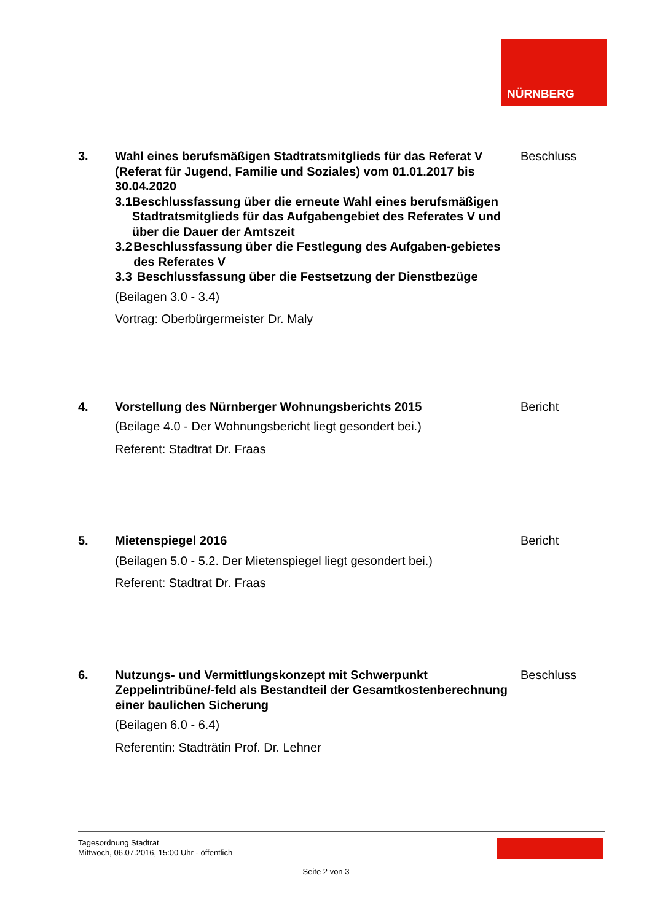NÜRNBERG
3. Wahl eines berufsmäßigen Stadtratsmitglieds für das Referat V (Referat für Jugend, Familie und Soziales) vom 01.01.2017 bis 30.04.2020
3.1 Beschlussfassung über die erneute Wahl eines berufsmäßigen Stadtratsmitglieds für das Aufgabengebiet des Referates V und über die Dauer der Amtszeit
3.2 Beschlussfassung über die Festlegung des Aufgaben-gebietes des Referates V
3.3 Beschlussfassung über die Festsetzung der Dienstbezüge
(Beilagen 3.0 - 3.4)
Vortrag: Oberbürgermeister Dr. Maly
Beschluss
4. Vorstellung des Nürnberger Wohnungsberichts 2015
(Beilage 4.0 - Der Wohnungsbericht liegt gesondert bei.)
Referent: Stadtrat Dr. Fraas
Bericht
5. Mietenspiegel 2016
(Beilagen 5.0 - 5.2. Der Mietenspiegel liegt gesondert bei.)
Referent: Stadtrat Dr. Fraas
Bericht
6. Nutzungs- und Vermittlungskonzept mit Schwerpunkt Zeppelintribüne/-feld als Bestandteil der Gesamtkostenberechnung einer baulichen Sicherung
(Beilagen 6.0 - 6.4)
Referentin: Stadträtin Prof. Dr. Lehner
Beschluss
Tagesordnung Stadtrat
Mittwoch, 06.07.2016, 15:00 Uhr - öffentlich
Seite 2 von 3